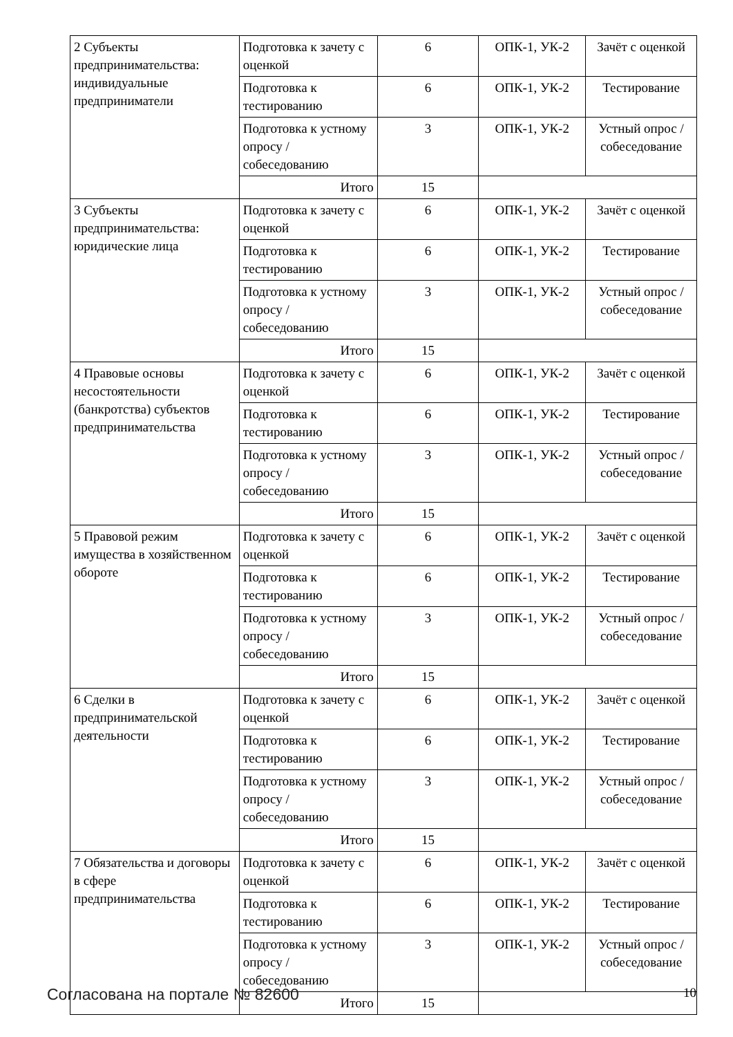| 2 Субъекты предпринимательства: индивидуальные предприниматели | Подготовка к зачету с оценкой | 6 | ОПК-1, УК-2 | Зачёт с оценкой |
| | Подготовка к тестированию | 6 | ОПК-1, УК-2 | Тестирование |
| | Подготовка к устному опросу / собеседованию | 3 | ОПК-1, УК-2 | Устный опрос / собеседование |
| | Итого | 15 | | |
| 3 Субъекты предпринимательства: юридические лица | Подготовка к зачету с оценкой | 6 | ОПК-1, УК-2 | Зачёт с оценкой |
| | Подготовка к тестированию | 6 | ОПК-1, УК-2 | Тестирование |
| | Подготовка к устному опросу / собеседованию | 3 | ОПК-1, УК-2 | Устный опрос / собеседование |
| | Итого | 15 | | |
| 4 Правовые основы несостоятельности (банкротства) субъектов предпринимательства | Подготовка к зачету с оценкой | 6 | ОПК-1, УК-2 | Зачёт с оценкой |
| | Подготовка к тестированию | 6 | ОПК-1, УК-2 | Тестирование |
| | Подготовка к устному опросу / собеседованию | 3 | ОПК-1, УК-2 | Устный опрос / собеседование |
| | Итого | 15 | | |
| 5 Правовой режим имущества в хозяйственном обороте | Подготовка к зачету с оценкой | 6 | ОПК-1, УК-2 | Зачёт с оценкой |
| | Подготовка к тестированию | 6 | ОПК-1, УК-2 | Тестирование |
| | Подготовка к устному опросу / собеседованию | 3 | ОПК-1, УК-2 | Устный опрос / собеседование |
| | Итого | 15 | | |
| 6 Сделки в предпринимательской деятельности | Подготовка к зачету с оценкой | 6 | ОПК-1, УК-2 | Зачёт с оценкой |
| | Подготовка к тестированию | 6 | ОПК-1, УК-2 | Тестирование |
| | Подготовка к устному опросу / собеседованию | 3 | ОПК-1, УК-2 | Устный опрос / собеседование |
| | Итого | 15 | | |
| 7 Обязательства и договоры в сфере предпринимательства | Подготовка к зачету с оценкой | 6 | ОПК-1, УК-2 | Зачёт с оценкой |
| | Подготовка к тестированию | 6 | ОПК-1, УК-2 | Тестирование |
| | Подготовка к устному опросу / собеседованию | 3 | ОПК-1, УК-2 | Устный опрос / собеседование |
| | Итого | 15 | | |
Согласована на портале № 82600 10